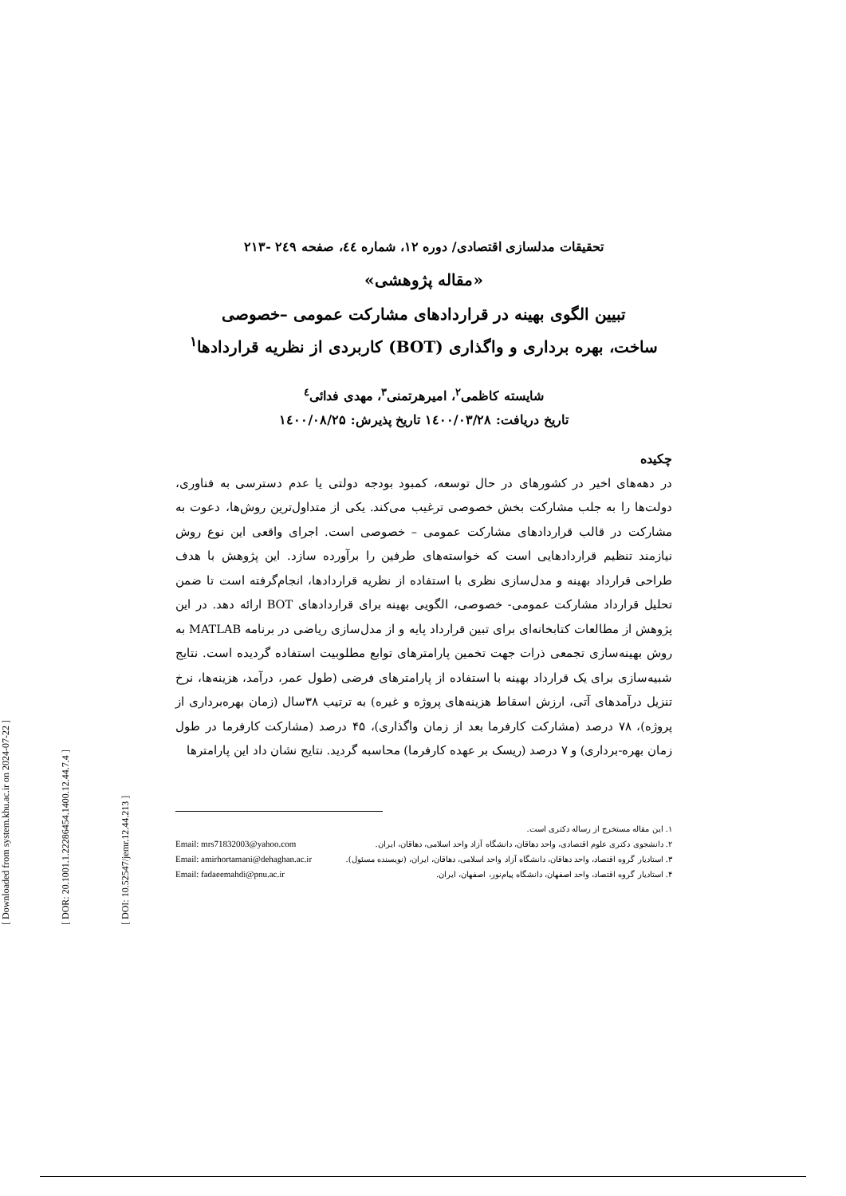[ Downloaded from system.khu.ac.ir on 2024-07-22 ]
[ DOR: 20.1001.1.22286454.1400.12.44.7.4 ]
[ DOI: 10.52547/jemr.12.44.213 ]
تحقیقات مدلسازی اقتصادی/ دوره ۱۲، شماره ٤٤، صفحه ۲٤۹ -۲۱۳
«مقاله پژوهشی»
تبیین الگوی بهینه در قراردادهای مشارکت عمومی –خصوصی
ساخت، بهره برداری و واگذاری (BOT) کاربردی از نظریه قراردادها<sup>۱</sup>
شایسته کاظمی<sup>۲</sup>، امیرهرتمنی<sup>۳</sup>، مهدی فدائی<sup>٤</sup>
تاریخ دریافت: ۱٤۰۰/۰۳/۲۸ تاریخ پذیرش: ۱٤۰۰/۰۸/۲۵
چکیده
در دهه‌های اخیر در کشورهای در حال توسعه، کمبود بودجه دولتی یا عدم دسترسی به فناوری، دولت‌ها را به جلب مشارکت بخش خصوصی ترغیب می‌کند. یکی از متداول‌ترین روش‌ها، دعوت به مشارکت در قالب قراردادهای مشارکت عمومی – خصوصی است. اجرای واقعی این نوع روش نیازمند تنظیم قراردادهایی است که خواسته‌های طرفین را برآورده سازد. این پژوهش با هدف طراحی قرارداد بهینه و مدل‌سازی نظری با استفاده از نظریه قراردادها، انجام‌گرفته است تا ضمن تحلیل قرارداد مشارکت عمومی- خصوصی، الگویی بهینه برای قراردادهای BOT ارائه دهد. در این پژوهش از مطالعات کتابخانه‌ای برای تبین قرارداد پایه و از مدل‌سازی ریاضی در برنامه MATLAB به روش بهینه‌سازی تجمعی ذرات جهت تخمین پارامترهای توابع مطلوبیت استفاده گردیده است. نتایج شبیه‌سازی برای یک قرارداد بهینه با استفاده از پارامترهای فرضی (طول عمر، درآمد، هزینه‌ها، نرخ تنزیل درآمدهای آتی، ارزش اسقاط هزینه‌های پروژه و غیره) به ترتیب ۳۸سال (زمان بهره‌برداری از پروژه)، ۷۸ درصد (مشارکت کارفرما بعد از زمان واگذاری)، ۴۵ درصد (مشارکت کارفرما در طول زمان بهره-برداری) و ۷ درصد (ریسک بر عهده کارفرما) محاسبه گردید. نتایج نشان داد این پارامترها
۱. این مقاله مستخرج از رساله دکتری است.
۲. دانشجوی دکتری علوم اقتصادی، واحد دهاقان، دانشگاه آزاد واحد اسلامی، دهاقان، ایران. Email: mrs71832003@yahoo.com
۳. استادیار گروه اقتصاد، واحد دهاقان، دانشگاه آزاد واحد اسلامی، دهاقان، ایران، (نویسنده مسئول). Email: amirhortamani@dehaghan.ac.ir
۴. استادیار گروه اقتصاد، واحد اصفهان، دانشگاه پیام‌نور، اصفهان، ایران. Email: fadaeemahdi@pnu.ac.ir